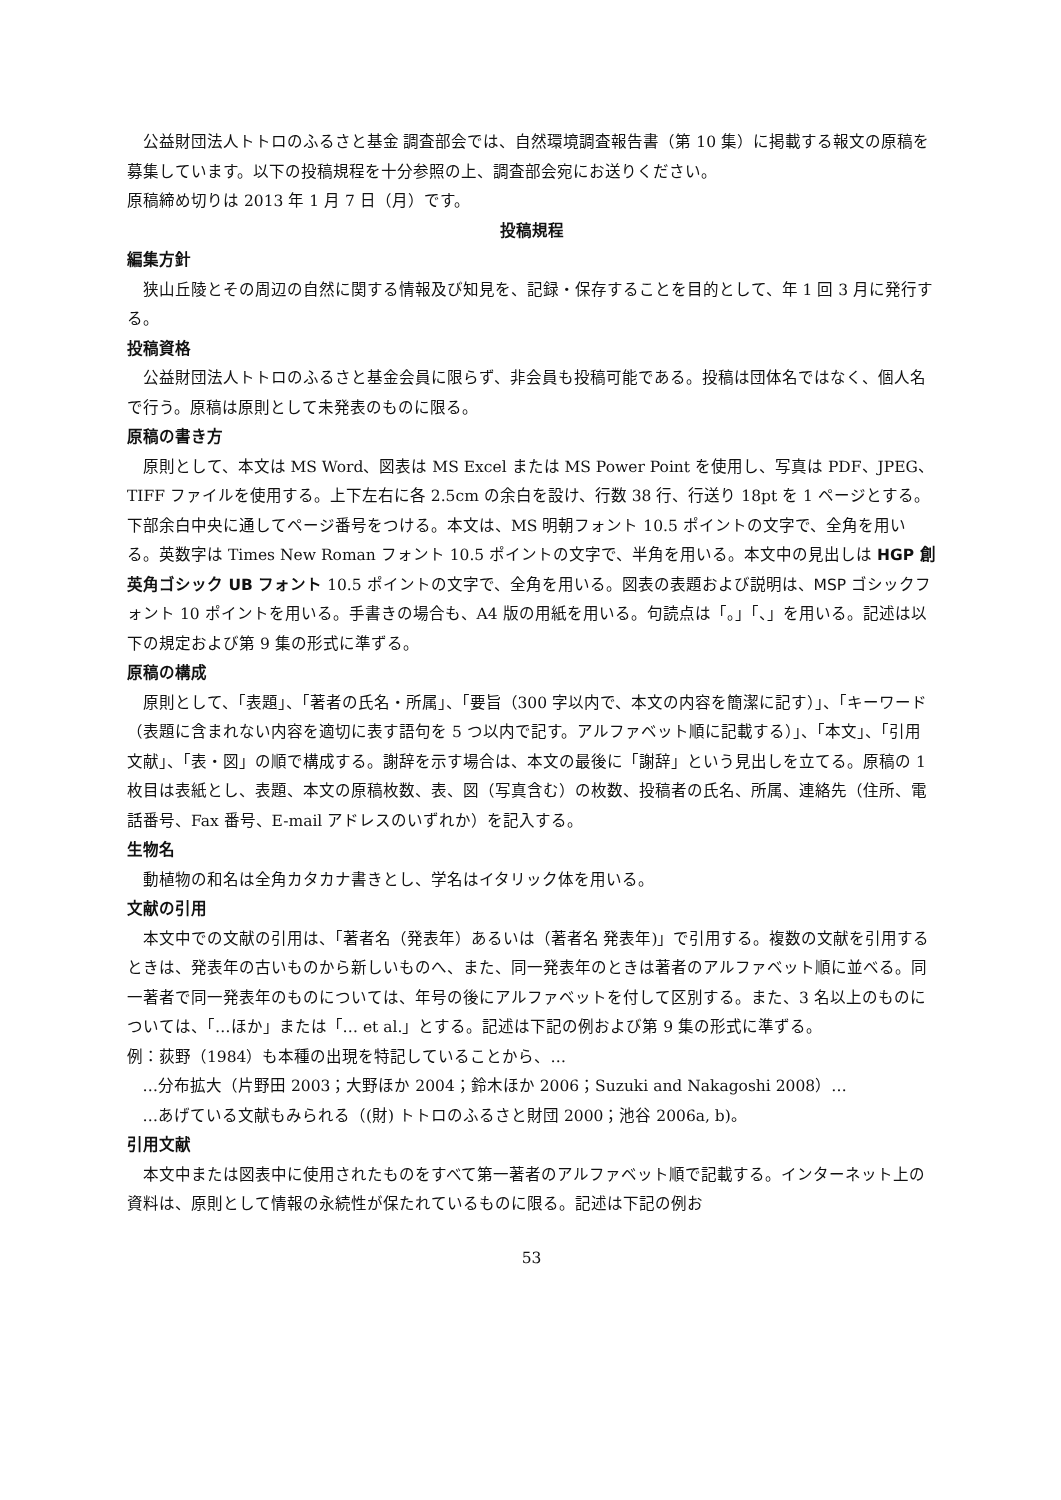公益財団法人トトロのふるさと基金 調査部会では、自然環境調査報告書（第 10 集）に掲載する報文の原稿を募集しています。以下の投稿規程を十分参照の上、調査部会宛にお送りください。
原稿締め切りは 2013 年 1 月 7 日（月）です。
投稿規程
編集方針
狭山丘陵とその周辺の自然に関する情報及び知見を、記録・保存することを目的として、年 1 回 3 月に発行する。
投稿資格
公益財団法人トトロのふるさと基金会員に限らず、非会員も投稿可能である。投稿は団体名ではなく、個人名で行う。原稿は原則として未発表のものに限る。
原稿の書き方
原則として、本文は MS Word、図表は MS Excel または MS Power Point を使用し、写真は PDF、JPEG、TIFF ファイルを使用する。上下左右に各 2.5cm の余白を設け、行数 38 行、行送り 18pt を 1 ページとする。下部余白中央に通してページ番号をつける。本文は、MS 明朝フォント 10.5 ポイントの文字で、全角を用いる。英数字は Times New Roman フォント 10.5 ポイントの文字で、半角を用いる。本文中の見出しは HGP 創英角ゴシック UB フォント 10.5 ポイントの文字で、全角を用いる。図表の表題および説明は、MSP ゴシックフォント 10 ポイントを用いる。手書きの場合も、A4 版の用紙を用いる。句読点は「。」「、」を用いる。記述は以下の規定および第 9 集の形式に準ずる。
原稿の構成
原則として、「表題」、「著者の氏名・所属」、「要旨（300 字以内で、本文の内容を簡潔に記す）」、「キーワード（表題に含まれない内容を適切に表す語句を 5 つ以内で記す。アルファベット順に記載する）」、「本文」、「引用文献」、「表・図」の順で構成する。謝辞を示す場合は、本文の最後に「謝辞」という見出しを立てる。原稿の 1 枚目は表紙とし、表題、本文の原稿枚数、表、図（写真含む）の枚数、投稿者の氏名、所属、連絡先（住所、電話番号、Fax 番号、E-mail アドレスのいずれか）を記入する。
生物名
動植物の和名は全角カタカナ書きとし、学名はイタリック体を用いる。
文献の引用
本文中での文献の引用は、「著者名（発表年）あるいは（著者名 発表年)」で引用する。複数の文献を引用するときは、発表年の古いものから新しいものへ、また、同一発表年のときは著者のアルファベット順に並べる。同一著者で同一発表年のものについては、年号の後にアルファベットを付して区別する。また、3 名以上のものについては、「…ほか」または「… et al.」とする。記述は下記の例および第 9 集の形式に準ずる。
例：荻野（1984）も本種の出現を特記していることから、…
…分布拡大（片野田 2003；大野ほか 2004；鈴木ほか 2006；Suzuki and Nakagoshi 2008）…
…あげている文献もみられる（(財) トトロのふるさと財団 2000；池谷 2006a, b)。
引用文献
本文中または図表中に使用されたものをすべて第一著者のアルファベット順で記載する。インターネット上の資料は、原則として情報の永続性が保たれているものに限る。記述は下記の例お
53